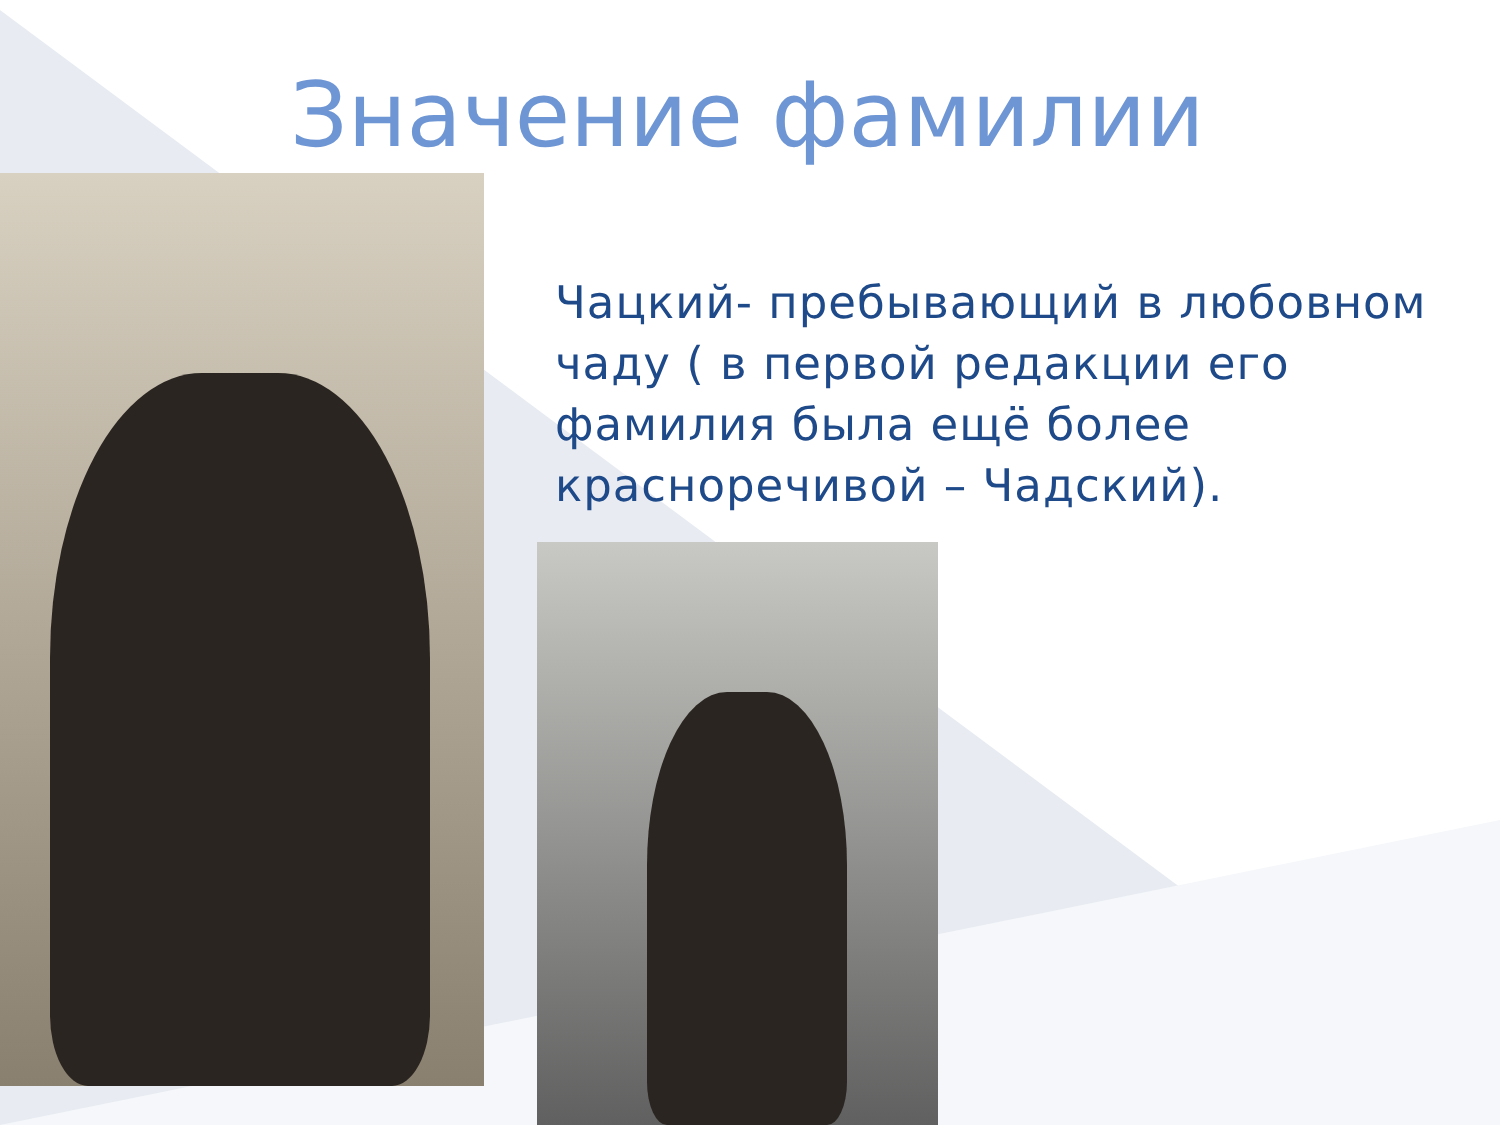Значение фамилии
Чацкий- пребывающий в любовном чаду ( в первой редакции его фамилия была ещё более красноречивой – Чадский).